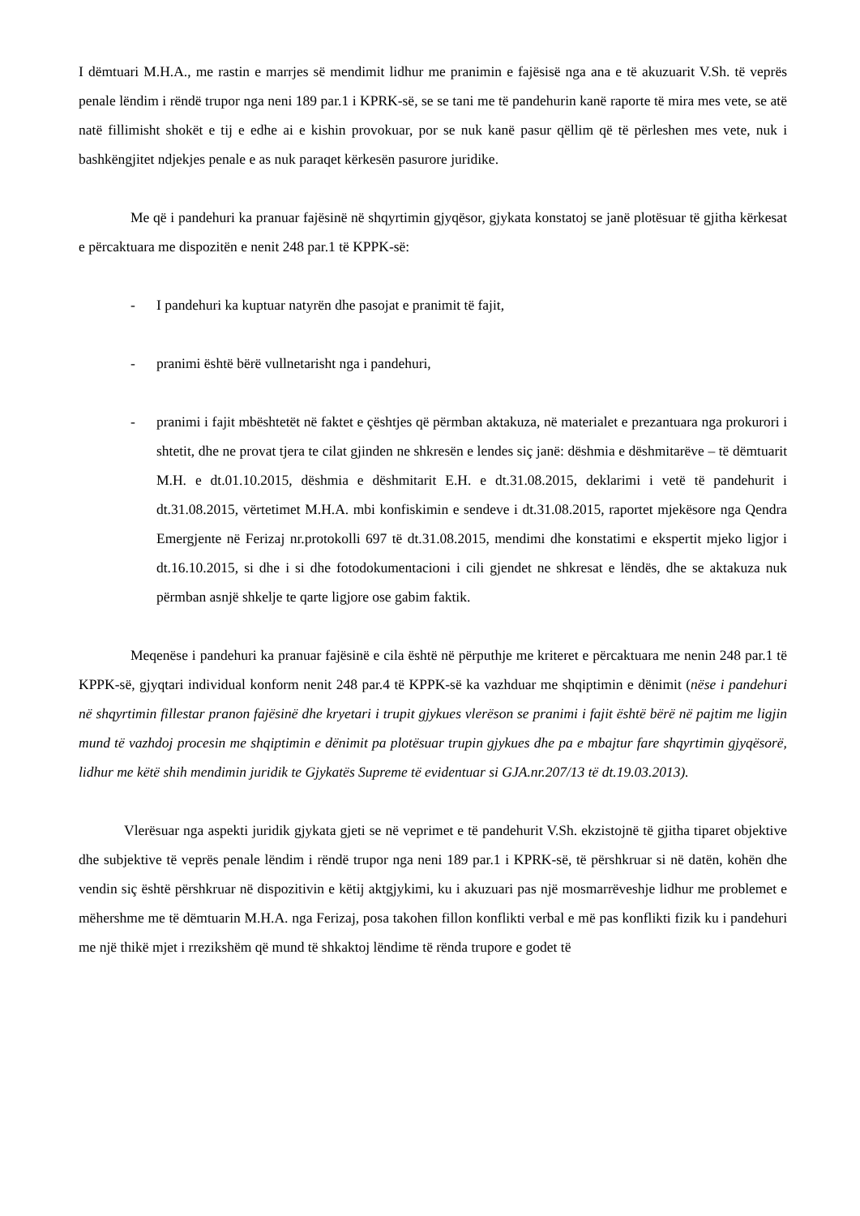I dëmtuari M.H.A., me rastin e marrjes së mendimit lidhur me pranimin e fajësisë nga ana e të akuzuarit V.Sh. të veprës penale lëndim i rëndë trupor nga neni 189 par.1 i KPRK-së, se se tani me të pandehurin kanë raporte të mira mes vete, se atë natë fillimisht shokët e tij e edhe ai e kishin provokuar, por se nuk kanë pasur qëllim që të përleshen mes vete, nuk i bashkëngjitet ndjekjes penale e as nuk paraqet kërkesën pasurore juridike.
Me që i pandehuri ka pranuar fajësinë në shqyrtimin gjyqësor, gjykata konstatoj se janë plotësuar të gjitha kërkesat e përcaktuara me dispozitën e nenit 248 par.1 të KPPK-së:
- I pandehuri ka kuptuar natyrën dhe pasojat e pranimit të fajit,
- pranimi është bërë vullnetarisht nga i pandehuri,
- pranimi i fajit mbështetët në faktet e çështjes që përmban aktakuza, në materialet e prezantuara nga prokurori i shtetit, dhe ne provat tjera te cilat gjinden ne shkresën e lendes siç janë: dëshmia e dëshmitarëve – të dëmtuarit M.H. e dt.01.10.2015, dëshmia e dëshmitarit E.H. e dt.31.08.2015, deklarimi i vetë të pandehurit i dt.31.08.2015, vërtetimet M.H.A. mbi konfiskimin e sendeve i dt.31.08.2015, raportet mjekësore nga Qendra Emergjente në Ferizaj nr.protokolli 697 të dt.31.08.2015, mendimi dhe konstatimi e ekspertit mjeko ligjor i dt.16.10.2015, si dhe i si dhe fotodokumentacioni i cili gjendet ne shkresat e lëndës, dhe se aktakuza nuk përmban asnjë shkelje te qarte ligjore ose gabim faktik.
Meqenëse i pandehuri ka pranuar fajësinë e cila është në përputhje me kriteret e përcaktuara me nenin 248 par.1 të KPPK-së, gjyqtari individual konform nenit 248 par.4 të KPPK-së ka vazhduar me shqiptimin e dënimit (nëse i pandehuri në shqyrtimin fillestar pranon fajësinë dhe kryetari i trupit gjykues vlerëson se pranimi i fajit është bërë në pajtim me ligjin mund të vazhdoj procesin me shqiptimin e dënimit pa plotësuar trupin gjykues dhe pa e mbajtur fare shqyrtimin gjyqësorë, lidhur me këtë shih mendimin juridik te Gjykatës Supreme të evidentuar si GJA.nr.207/13 të dt.19.03.2013).
Vlerësuar nga aspekti juridik gjykata gjeti se në veprimet e të pandehurit V.Sh. ekzistojnë të gjitha tiparet objektive dhe subjektive të veprës penale lëndim i rëndë trupor nga neni 189 par.1 i KPRK-së, të përshkruar si në datën, kohën dhe vendin siç është përshkruar në dispozitivin e këtij aktgjykimi, ku i akuzuari pas një mosmarrëveshje lidhur me problemet e mëhershme me të dëmtuarin M.H.A. nga Ferizaj, posa takohen fillon konflikti verbal e më pas konflikti fizik ku i pandehuri me një thikë mjet i rrezikshëm që mund të shkaktoj lëndime të rënda trupore e godet të